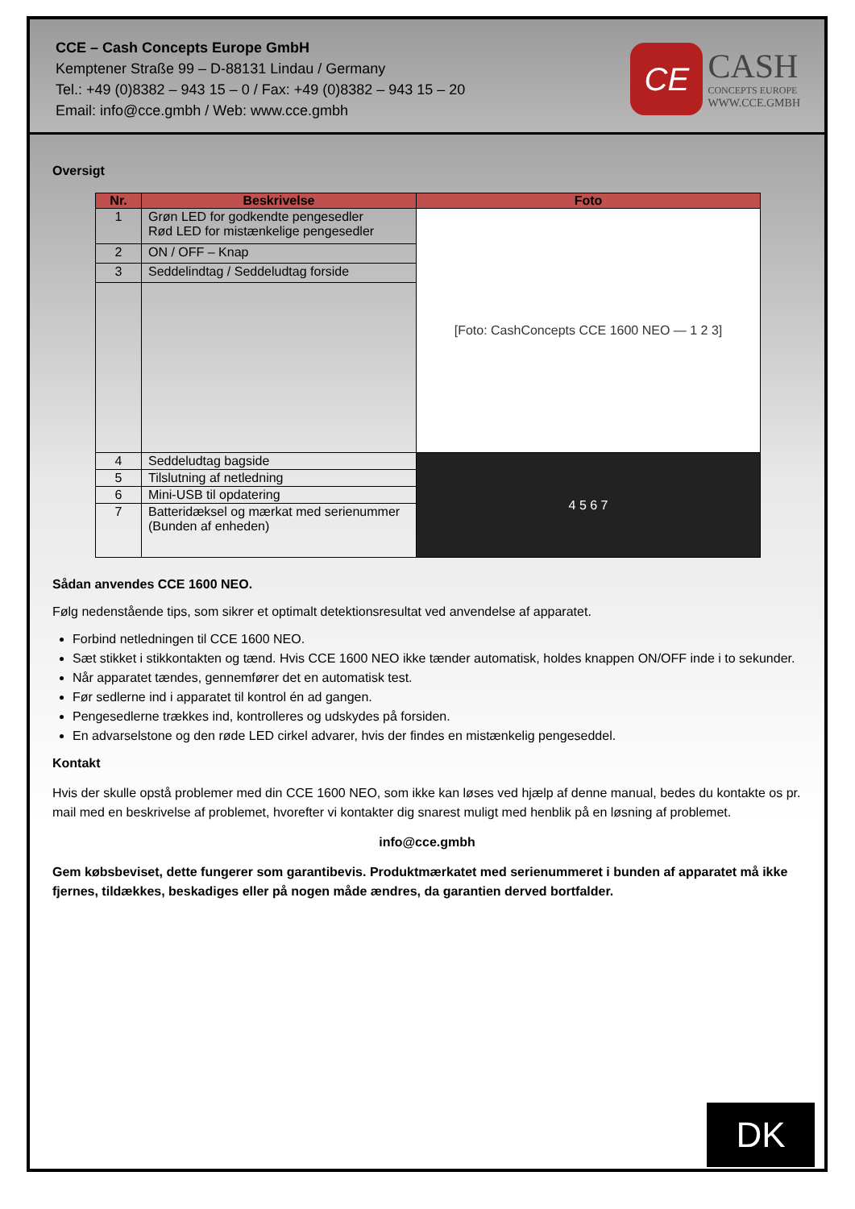CCE – Cash Concepts Europe GmbH
Kemptener Straße 99 – D-88131 Lindau / Germany
Tel.: +49 (0)8382 – 943 15 – 0 / Fax: +49 (0)8382 – 943 15 – 20
Email: info@cce.gmbh / Web: www.cce.gmbh
CE
CASH
CONCEPTS EUROPE
WWW.CCE.GMBH
Oversigt
| Nr. | Beskrivelse | Foto |
| --- | --- | --- |
| 1 | Grøn LED for godkendte pengesedler Rød LED for mistænkelige pengesedler | [Foto: CashConcepts CCE 1600 NEO — 1 2 3] |
| 2 | ON / OFF – Knap | |
| 3 | Seddelindtag / Seddeludtag forside | |
| 4 | Seddeludtag bagside | 4 5 6 7 |
| 5 | Tilslutning af netledning | |
| 6 | Mini-USB til opdatering | |
| 7 | Batteridæksel og mærkat med serienummer (Bunden af enheden) | |
Sådan anvendes CCE 1600 NEO.
Følg nedenstående tips, som sikrer et optimalt detektionsresultat ved anvendelse af apparatet.
Forbind netledningen til CCE 1600 NEO.
Sæt stikket i stikkontakten og tænd. Hvis CCE 1600 NEO ikke tænder automatisk, holdes knappen ON/OFF inde i to sekunder.
Når apparatet tændes, gennemfører det en automatisk test.
Før sedlerne ind i apparatet til kontrol én ad gangen.
Pengesedlerne trækkes ind, kontrolleres og udskydes på forsiden.
En advarselstone og den røde LED cirkel advarer, hvis der findes en mistænkelig pengeseddel.
Kontakt
Hvis der skulle opstå problemer med din CCE 1600 NEO, som ikke kan løses ved hjælp af denne manual, bedes du kontakte os pr. mail med en beskrivelse af problemet, hvorefter vi kontakter dig snarest muligt med henblik på en løsning af problemet.
info@cce.gmbh
Gem købsbeviset, dette fungerer som garantibevis. Produktmærkatet med serienummeret i bunden af apparatet må ikke fjernes, tildækkes, beskadiges eller på nogen måde ændres, da garantien derved bortfalder.
DK